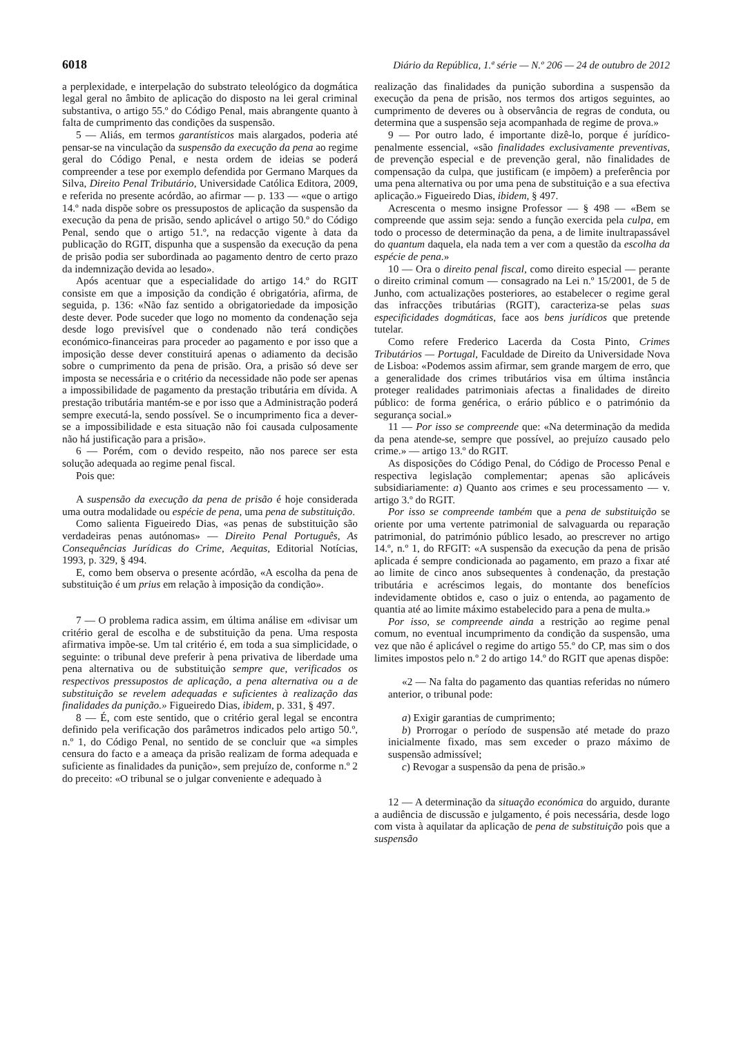6018 Diário da República, 1.ª série — N.º 206 — 24 de outubro de 2012
a perplexidade, e interpelação do substrato teleológico da dogmática legal geral no âmbito de aplicação do disposto na lei geral criminal substantiva, o artigo 55.º do Código Penal, mais abrangente quanto à falta de cumprimento das condições da suspensão.
5 — Aliás, em termos garantísticos mais alargados, poderia até pensar-se na vinculação da suspensão da execução da pena ao regime geral do Código Penal, e nesta ordem de ideias se poderá compreender a tese por exemplo defendida por Germano Marques da Silva, Direito Penal Tributário, Universidade Católica Editora, 2009, e referida no presente acórdão, ao afirmar — p. 133 — «que o artigo 14.º nada dispõe sobre os pressupostos de aplicação da suspensão da execução da pena de prisão, sendo aplicável o artigo 50.º do Código Penal, sendo que o artigo 51.º, na redacção vigente à data da publicação do RGIT, dispunha que a suspensão da execução da pena de prisão podia ser subordinada ao pagamento dentro de certo prazo da indemnização devida ao lesado».
Após acentuar que a especialidade do artigo 14.º do RGIT consiste em que a imposição da condição é obrigatória, afirma, de seguida, p. 136: «Não faz sentido a obrigatoriedade da imposição deste dever. Pode suceder que logo no momento da condenação seja desde logo previsível que o condenado não terá condições económico-financeiras para proceder ao pagamento e por isso que a imposição desse dever constituirá apenas o adiamento da decisão sobre o cumprimento da pena de prisão. Ora, a prisão só deve ser imposta se necessária e o critério da necessidade não pode ser apenas a impossibilidade de pagamento da prestação tributária em dívida. A prestação tributária mantém-se e por isso que a Administração poderá sempre executá-la, sendo possível. Se o incumprimento fica a dever-se a impossibilidade e esta situação não foi causada culposamente não há justificação para a prisão».
6 — Porém, com o devido respeito, não nos parece ser esta solução adequada ao regime penal fiscal.
Pois que:
A suspensão da execução da pena de prisão é hoje considerada uma outra modalidade ou espécie de pena, uma pena de substituição.
Como salienta Figueiredo Dias, «as penas de substituição são verdadeiras penas autónomas» — Direito Penal Português, As Consequências Jurídicas do Crime, Aequitas, Editorial Notícias, 1993, p. 329, § 494.
E, como bem observa o presente acórdão, «A escolha da pena de substituição é um prius em relação à imposição da condição».
7 — O problema radica assim, em última análise em «divisar um critério geral de escolha e de substituição da pena. Uma resposta afirmativa impõe-se. Um tal critério é, em toda a sua simplicidade, o seguinte: o tribunal deve preferir à pena privativa de liberdade uma pena alternativa ou de substituição sempre que, verificados os respectivos pressupostos de aplicação, a pena alternativa ou a de substituição se revelem adequadas e suficientes à realização das finalidades da punição.» Figueiredo Dias, ibidem, p. 331, § 497.
8 — É, com este sentido, que o critério geral legal se encontra definido pela verificação dos parâmetros indicados pelo artigo 50.º, n.º 1, do Código Penal, no sentido de se concluir que «a simples censura do facto e a ameaça da prisão realizam de forma adequada e suficiente as finalidades da punição», sem prejuízo de, conforme n.º 2 do preceito: «O tribunal se o julgar conveniente e adequado à
realização das finalidades da punição subordina a suspensão da execução da pena de prisão, nos termos dos artigos seguintes, ao cumprimento de deveres ou à observância de regras de conduta, ou determina que a suspensão seja acompanhada de regime de prova.»
9 — Por outro lado, é importante dizê-lo, porque é jurídico-penalmente essencial, «são finalidades exclusivamente preventivas, de prevenção especial e de prevenção geral, não finalidades de compensação da culpa, que justificam (e impõem) a preferência por uma pena alternativa ou por uma pena de substituição e a sua efectiva aplicação.» Figueiredo Dias, ibidem, § 497.
Acrescenta o mesmo insigne Professor — § 498 — «Bem se compreende que assim seja: sendo a função exercida pela culpa, em todo o processo de determinação da pena, a de limite inultrapassável do quantum daquela, ela nada tem a ver com a questão da escolha da espécie de pena.»
10 — Ora o direito penal fiscal, como direito especial — perante o direito criminal comum — consagrado na Lei n.º 15/2001, de 5 de Junho, com actualizações posteriores, ao estabelecer o regime geral das infracções tributárias (RGIT), caracteriza-se pelas suas especificidades dogmáticas, face aos bens jurídicos que pretende tutelar.
Como refere Frederico Lacerda da Costa Pinto, Crimes Tributários — Portugal, Faculdade de Direito da Universidade Nova de Lisboa: «Podemos assim afirmar, sem grande margem de erro, que a generalidade dos crimes tributários visa em última instância proteger realidades patrimoniais afectas a finalidades de direito público: de forma genérica, o erário público e o património da segurança social.»
11 — Por isso se compreende que: «Na determinação da medida da pena atende-se, sempre que possível, ao prejuízo causado pelo crime.» — artigo 13.º do RGIT.
As disposições do Código Penal, do Código de Processo Penal e respectiva legislação complementar; apenas são aplicáveis subsidiariamente: a) Quanto aos crimes e seu processamento — v. artigo 3.º do RGIT.
Por isso se compreende também que a pena de substituição se oriente por uma vertente patrimonial de salvaguarda ou reparação patrimonial, do património público lesado, ao prescrever no artigo 14.º, n.º 1, do RFGIT: «A suspensão da execução da pena de prisão aplicada é sempre condicionada ao pagamento, em prazo a fixar até ao limite de cinco anos subsequentes à condenação, da prestação tributária e acréscimos legais, do montante dos benefícios indevidamente obtidos e, caso o juiz o entenda, ao pagamento de quantia até ao limite máximo estabelecido para a pena de multa.»
Por isso, se compreende ainda a restrição ao regime penal comum, no eventual incumprimento da condição da suspensão, uma vez que não é aplicável o regime do artigo 55.º do CP, mas sim o dos limites impostos pelo n.º 2 do artigo 14.º do RGIT que apenas dispõe:
«2 — Na falta do pagamento das quantias referidas no número anterior, o tribunal pode:
a) Exigir garantias de cumprimento;
b) Prorrogar o período de suspensão até metade do prazo inicialmente fixado, mas sem exceder o prazo máximo de suspensão admissível;
c) Revogar a suspensão da pena de prisão.»
12 — A determinação da situação económica do arguido, durante a audiência de discussão e julgamento, é pois necessária, desde logo com vista à aquilatar da aplicação de pena de substituição pois que a suspensão